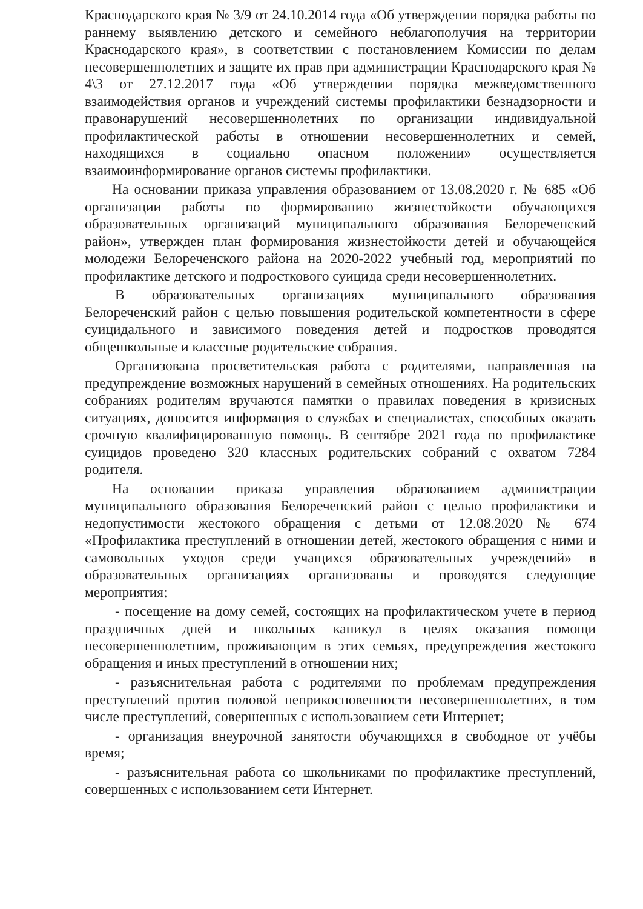Краснодарского края № 3/9 от 24.10.2014 года «Об утверждении порядка работы по раннему выявлению детского и семейного неблагополучия на территории Краснодарского края», в соответствии с постановлением Комиссии по делам несовершеннолетних и защите их прав при администрации Краснодарского края № 4\3 от 27.12.2017 года «Об утверждении порядка межведомственного взаимодействия органов и учреждений системы профилактики безнадзорности и правонарушений несовершеннолетних по организации индивидуальной профилактической работы в отношении несовершеннолетних и семей, находящихся в социально опасном положении» осуществляется взаимоинформирование органов системы профилактики.
На основании приказа управления образованием от 13.08.2020 г. № 685 «Об организации работы по формированию жизнестойкости обучающихся образовательных организаций муниципального образования Белореченский район», утвержден план формирования жизнестойкости детей и обучающейся молодежи Белореченского района на 2020-2022 учебный год, мероприятий по профилактике детского и подросткового суицида среди несовершеннолетних.
В образовательных организациях муниципального образования Белореченский район с целью повышения родительской компетентности в сфере суицидального и зависимого поведения детей и подростков проводятся общешкольные и классные родительские собрания.
Организована просветительская работа с родителями, направленная на предупреждение возможных нарушений в семейных отношениях. На родительских собраниях родителям вручаются памятки о правилах поведения в кризисных ситуациях, доносится информация о службах и специалистах, способных оказать срочную квалифицированную помощь. В сентябре 2021 года по профилактике суицидов проведено 320 классных родительских собраний с охватом 7284 родителя.
На основании приказа управления образованием администрации муниципального образования Белореченский район с целью профилактики и недопустимости жестокого обращения с детьми от 12.08.2020 № 674 «Профилактика преступлений в отношении детей, жестокого обращения с ними и самовольных уходов среди учащихся образовательных учреждений» в образовательных организациях организованы и проводятся следующие мероприятия:
- посещение на дому семей, состоящих на профилактическом учете в период праздничных дней и школьных каникул в целях оказания помощи несовершеннолетним, проживающим в этих семьях, предупреждения жестокого обращения и иных преступлений в отношении них;
- разъяснительная работа с родителями по проблемам предупреждения преступлений против половой неприкосновенности несовершеннолетних, в том числе преступлений, совершенных с использованием сети Интернет;
- организация внеурочной занятости обучающихся в свободное от учёбы время;
- разъяснительная работа со школьниками по профилактике преступлений, совершенных с использованием сети Интернет.